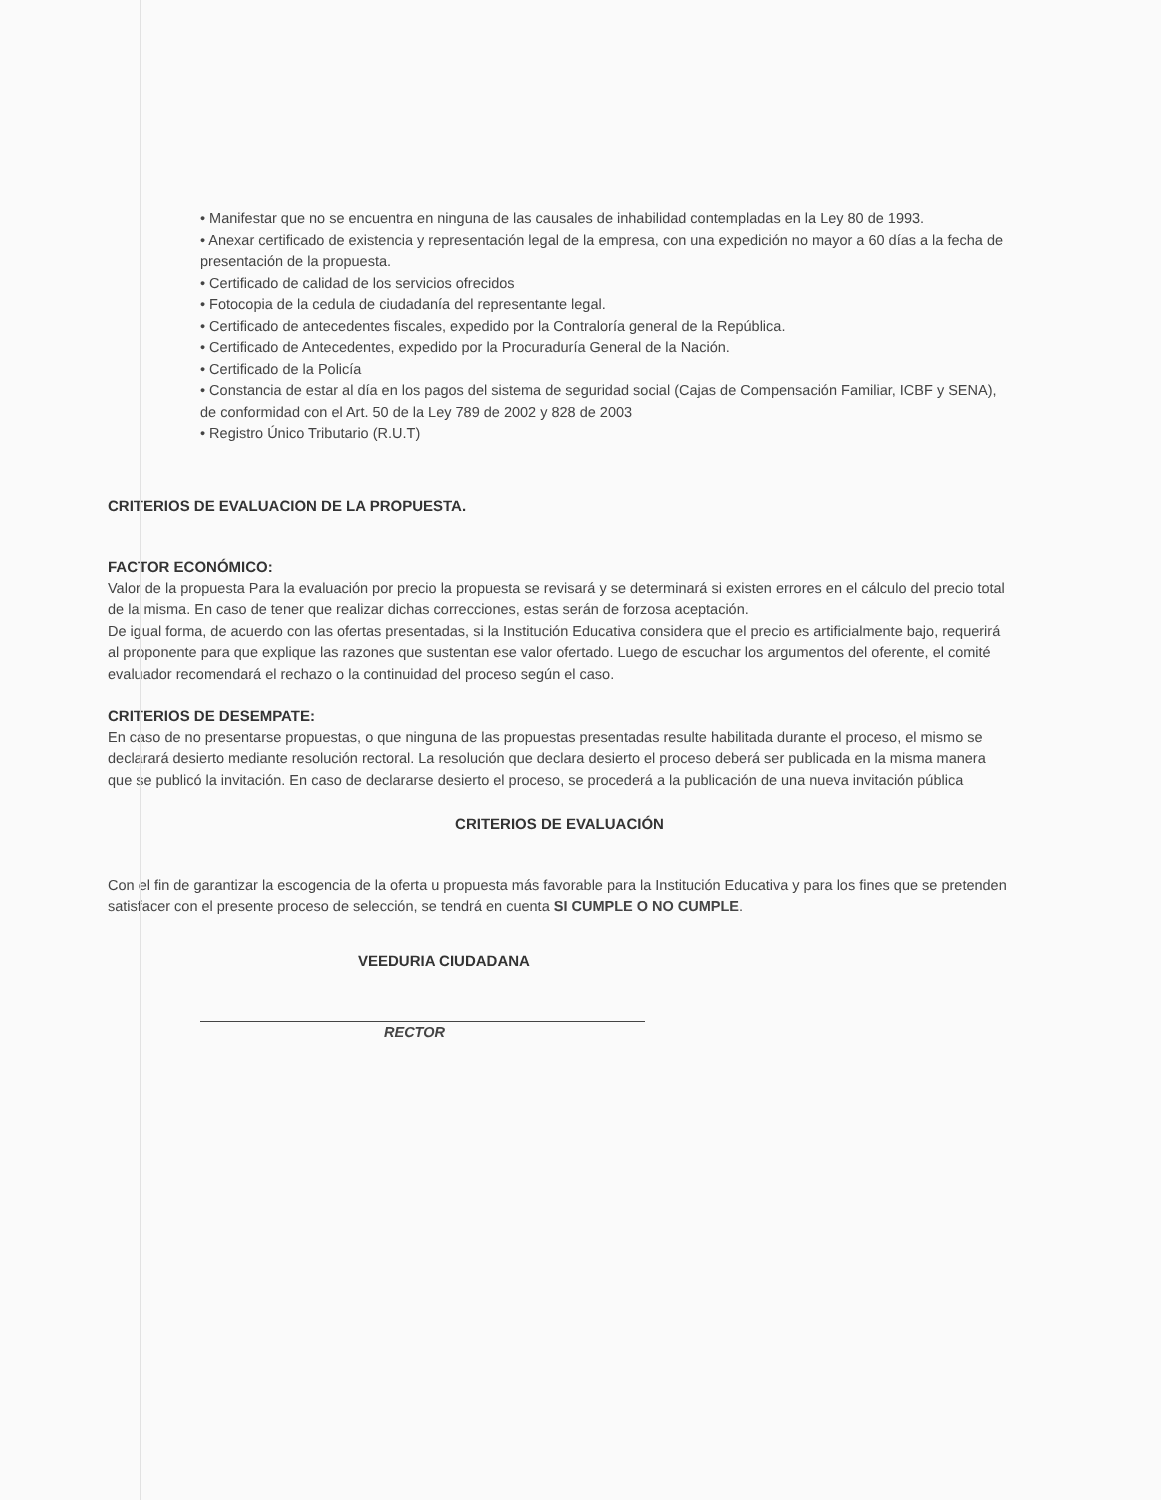• Manifestar que no se encuentra en ninguna de las causales de inhabilidad contempladas en la Ley 80 de 1993.
• Anexar certificado de existencia y representación legal de la empresa, con una expedición no mayor a 60 días a la fecha de presentación de la propuesta.
• Certificado de calidad de los servicios ofrecidos
• Fotocopia de la cedula de ciudadanía del representante legal.
• Certificado de antecedentes fiscales, expedido por la Contraloría general de la República.
• Certificado de Antecedentes, expedido por la Procuraduría General de la Nación.
• Certificado de la Policía
• Constancia de estar al día en los pagos del sistema de seguridad social (Cajas de Compensación Familiar, ICBF y SENA), de conformidad con el Art. 50 de la Ley 789 de 2002 y 828 de 2003
• Registro Único Tributario (R.U.T)
CRITERIOS DE EVALUACION DE LA PROPUESTA.
FACTOR ECONÓMICO:
Valor de la propuesta Para la evaluación por precio la propuesta se revisará y se determinará si existen errores en el cálculo del precio total de la misma. En caso de tener que realizar dichas correcciones, estas serán de forzosa aceptación.
De igual forma, de acuerdo con las ofertas presentadas, si la Institución Educativa considera que el precio es artificialmente bajo, requerirá al proponente para que explique las razones que sustentan ese valor ofertado. Luego de escuchar los argumentos del oferente, el comité evaluador recomendará el rechazo o la continuidad del proceso según el caso.
CRITERIOS DE DESEMPATE:
En caso de no presentarse propuestas, o que ninguna de las propuestas presentadas resulte habilitada durante el proceso, el mismo se declarará desierto mediante resolución rectoral. La resolución que declara desierto el proceso deberá ser publicada en la misma manera que se publicó la invitación. En caso de declararse desierto el proceso, se procederá a la publicación de una nueva invitación pública
CRITERIOS DE EVALUACIÓN
Con el fin de garantizar la escogencia de la oferta u propuesta más favorable para la Institución Educativa y para los fines que se pretenden satisfacer con el presente proceso de selección, se tendrá en cuenta SI CUMPLE O NO CUMPLE.
VEEDURIA CIUDADANA
RECTOR